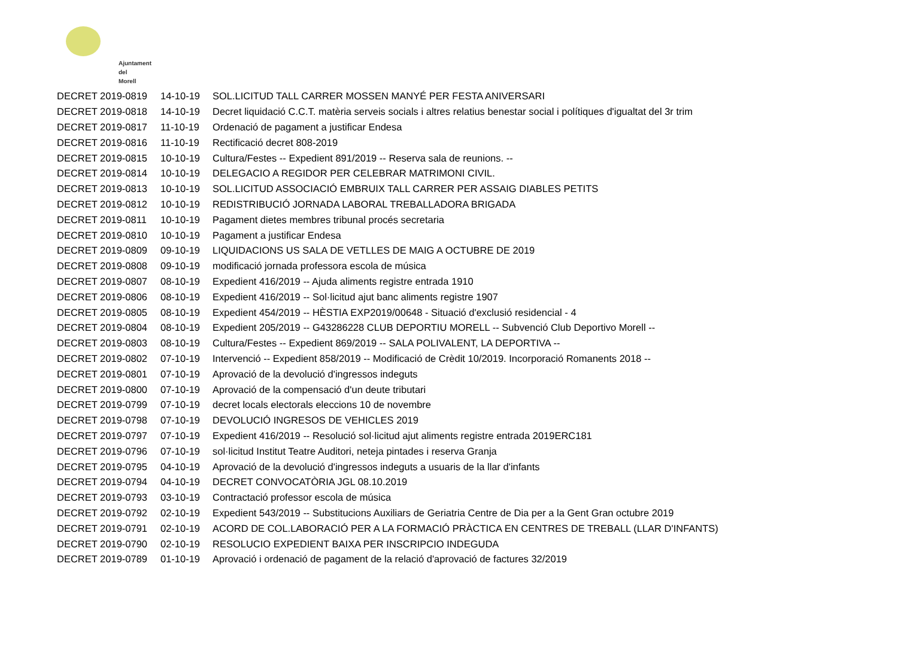Ajuntament
del Morell
| DECRET 2019-0819 | 14-10-19 | SOL.LICITUD TALL CARRER MOSSEN MANYÉ PER FESTA ANIVERSARI |
| DECRET 2019-0818 | 14-10-19 | Decret liquidació C.C.T. matèria serveis socials i altres relatius benestar social i polítiques d'igualtat del 3r trim |
| DECRET 2019-0817 | 11-10-19 | Ordenació de pagament a justificar Endesa |
| DECRET 2019-0816 | 11-10-19 | Rectificació decret 808-2019 |
| DECRET 2019-0815 | 10-10-19 | Cultura/Festes -- Expedient 891/2019 -- Reserva sala de reunions. -- |
| DECRET 2019-0814 | 10-10-19 | DELEGACIO A REGIDOR PER CELEBRAR MATRIMONI CIVIL. |
| DECRET 2019-0813 | 10-10-19 | SOL.LICITUD ASSOCIACIÓ EMBRUIX TALL CARRER PER ASSAIG DIABLES PETITS |
| DECRET 2019-0812 | 10-10-19 | REDISTRIBUCIÓ JORNADA LABORAL TREBALLADORA BRIGADA |
| DECRET 2019-0811 | 10-10-19 | Pagament dietes membres tribunal procés secretaria |
| DECRET 2019-0810 | 10-10-19 | Pagament a justificar Endesa |
| DECRET 2019-0809 | 09-10-19 | LIQUIDACIONS US SALA DE VETLLES DE MAIG A OCTUBRE DE 2019 |
| DECRET 2019-0808 | 09-10-19 | modificació jornada professora escola de música |
| DECRET 2019-0807 | 08-10-19 | Expedient 416/2019 -- Ajuda aliments registre entrada 1910 |
| DECRET 2019-0806 | 08-10-19 | Expedient 416/2019 -- Sol·licitud ajut banc aliments registre 1907 |
| DECRET 2019-0805 | 08-10-19 | Expedient 454/2019 -- HÈSTIA EXP2019/00648 - Situació d'exclusió residencial - 4 |
| DECRET 2019-0804 | 08-10-19 | Expedient 205/2019 -- G43286228 CLUB DEPORTIU MORELL -- Subvenció Club Deportivo Morell -- |
| DECRET 2019-0803 | 08-10-19 | Cultura/Festes -- Expedient 869/2019 -- SALA POLIVALENT, LA DEPORTIVA -- |
| DECRET 2019-0802 | 07-10-19 | Intervenció -- Expedient 858/2019 -- Modificació de Crèdit 10/2019. Incorporació Romanents 2018 -- |
| DECRET 2019-0801 | 07-10-19 | Aprovació de la devolució d'ingressos indeguts |
| DECRET 2019-0800 | 07-10-19 | Aprovació de la compensació d'un deute tributari |
| DECRET 2019-0799 | 07-10-19 | decret locals electorals eleccions 10 de novembre |
| DECRET 2019-0798 | 07-10-19 | DEVOLUCIÓ INGRESOS DE VEHICLES 2019 |
| DECRET 2019-0797 | 07-10-19 | Expedient 416/2019 -- Resolució sol·licitud ajut aliments registre entrada 2019ERC181 |
| DECRET 2019-0796 | 07-10-19 | sol·licitud Institut Teatre Auditori, neteja pintades i reserva Granja |
| DECRET 2019-0795 | 04-10-19 | Aprovació de la devolució d'ingressos indeguts a usuaris de la llar d'infants |
| DECRET 2019-0794 | 04-10-19 | DECRET CONVOCATÒRIA JGL 08.10.2019 |
| DECRET 2019-0793 | 03-10-19 | Contractació professor escola de música |
| DECRET 2019-0792 | 02-10-19 | Expedient 543/2019 -- Substitucions Auxiliars de Geriatria Centre de Dia per a la Gent Gran octubre 2019 |
| DECRET 2019-0791 | 02-10-19 | ACORD DE COL.LABORACIÓ PER A LA FORMACIÓ PRÀCTICA EN CENTRES DE TREBALL (LLAR D'INFANTS) |
| DECRET 2019-0790 | 02-10-19 | RESOLUCIO EXPEDIENT BAIXA PER INSCRIPCIO INDEGUDA |
| DECRET 2019-0789 | 01-10-19 | Aprovació i ordenació de pagament de la relació d'aprovació de factures 32/2019 |